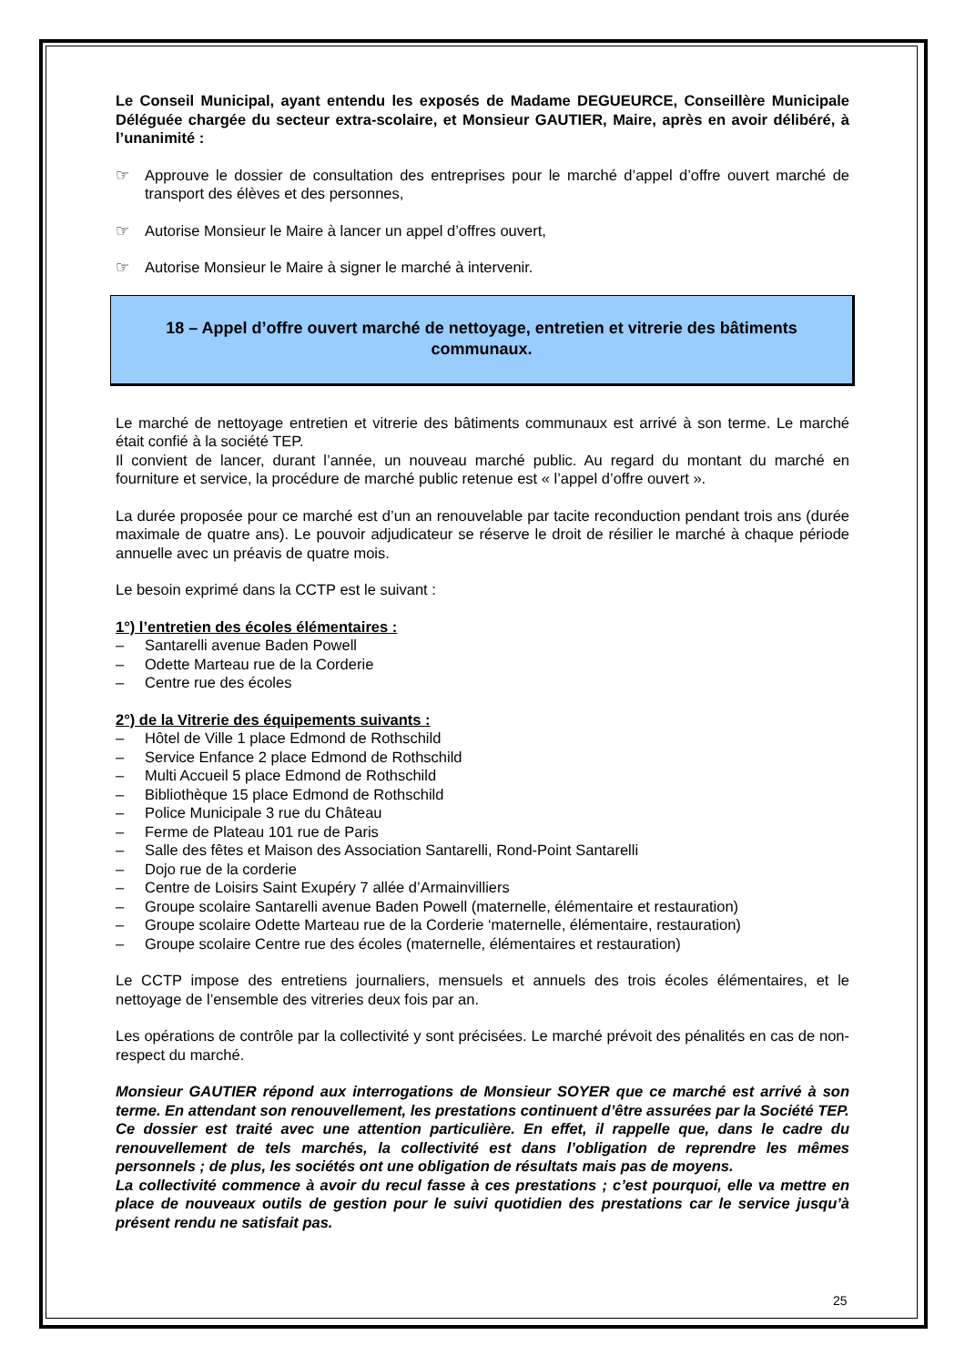Le Conseil Municipal, ayant entendu les exposés de Madame DEGUEURCE, Conseillère Municipale Déléguée chargée du secteur extra-scolaire, et Monsieur GAUTIER, Maire, après en avoir délibéré, à l’unanimité :
☞ Approuve le dossier de consultation des entreprises pour le marché d’appel d’offre ouvert marché de transport des élèves et des personnes,
☞ Autorise Monsieur le Maire à lancer un appel d’offres ouvert,
☞ Autorise Monsieur le Maire à signer le marché à intervenir.
18 – Appel d’offre ouvert marché de nettoyage, entretien et vitrerie des bâtiments communaux.
Le marché de nettoyage entretien et vitrerie des bâtiments communaux est arrivé à son terme. Le marché était confié à la société TEP.
Il convient de lancer, durant l’année, un nouveau marché public. Au regard du montant du marché en fourniture et service, la procédure de marché public retenue est « l’appel d’offre ouvert ».
La durée proposée pour ce marché est d’un an renouvelable par tacite reconduction pendant trois ans (durée maximale de quatre ans). Le pouvoir adjudicateur se réserve le droit de résilier le marché à chaque période annuelle avec un préavis de quatre mois.
Le besoin exprimé dans la CCTP est le suivant :
1°) l’entretien des écoles élémentaires :
– Santarelli avenue Baden Powell
– Odette Marteau rue de la Corderie
– Centre rue des écoles
2°) de la Vitrerie des équipements suivants :
– Hôtel de Ville 1 place Edmond de Rothschild
– Service Enfance 2 place Edmond de Rothschild
– Multi Accueil 5 place Edmond de Rothschild
– Bibliothèque 15 place Edmond de Rothschild
– Police Municipale 3 rue du Château
– Ferme de Plateau 101 rue de Paris
– Salle des fêtes et Maison des Association Santarelli, Rond-Point Santarelli
– Dojo rue de la corderie
– Centre de Loisirs Saint Exupéry 7 allée d’Armainvilliers
– Groupe scolaire Santarelli avenue Baden Powell (maternelle, élémentaire et restauration)
– Groupe scolaire Odette Marteau rue de la Corderie ‘maternelle, élémentaire, restauration)
– Groupe scolaire Centre rue des écoles (maternelle, élémentaires et restauration)
Le CCTP impose des entretiens journaliers, mensuels et annuels des trois écoles élémentaires, et le nettoyage de l’ensemble des vitreries deux fois par an.
Les opérations de contrôle par la collectivité y sont précisées. Le marché prévoit des pénalités en cas de non-respect du marché.
Monsieur GAUTIER répond aux interrogations de Monsieur SOYER que ce marché est arrivé à son terme. En attendant son renouvellement, les prestations continuent d’être assurées par la Société TEP.
Ce dossier est traité avec une attention particulière. En effet, il rappelle que, dans le cadre du renouvellement de tels marchés, la collectivité est dans l’obligation de reprendre les mêmes personnels ; de plus, les sociétés ont une obligation de résultats mais pas de moyens.
La collectivité commence à avoir du recul fasse à ces prestations ; c’est pourquoi, elle va mettre en place de nouveaux outils de gestion pour le suivi quotidien des prestations car le service jusqu’à présent rendu ne satisfait pas.
25